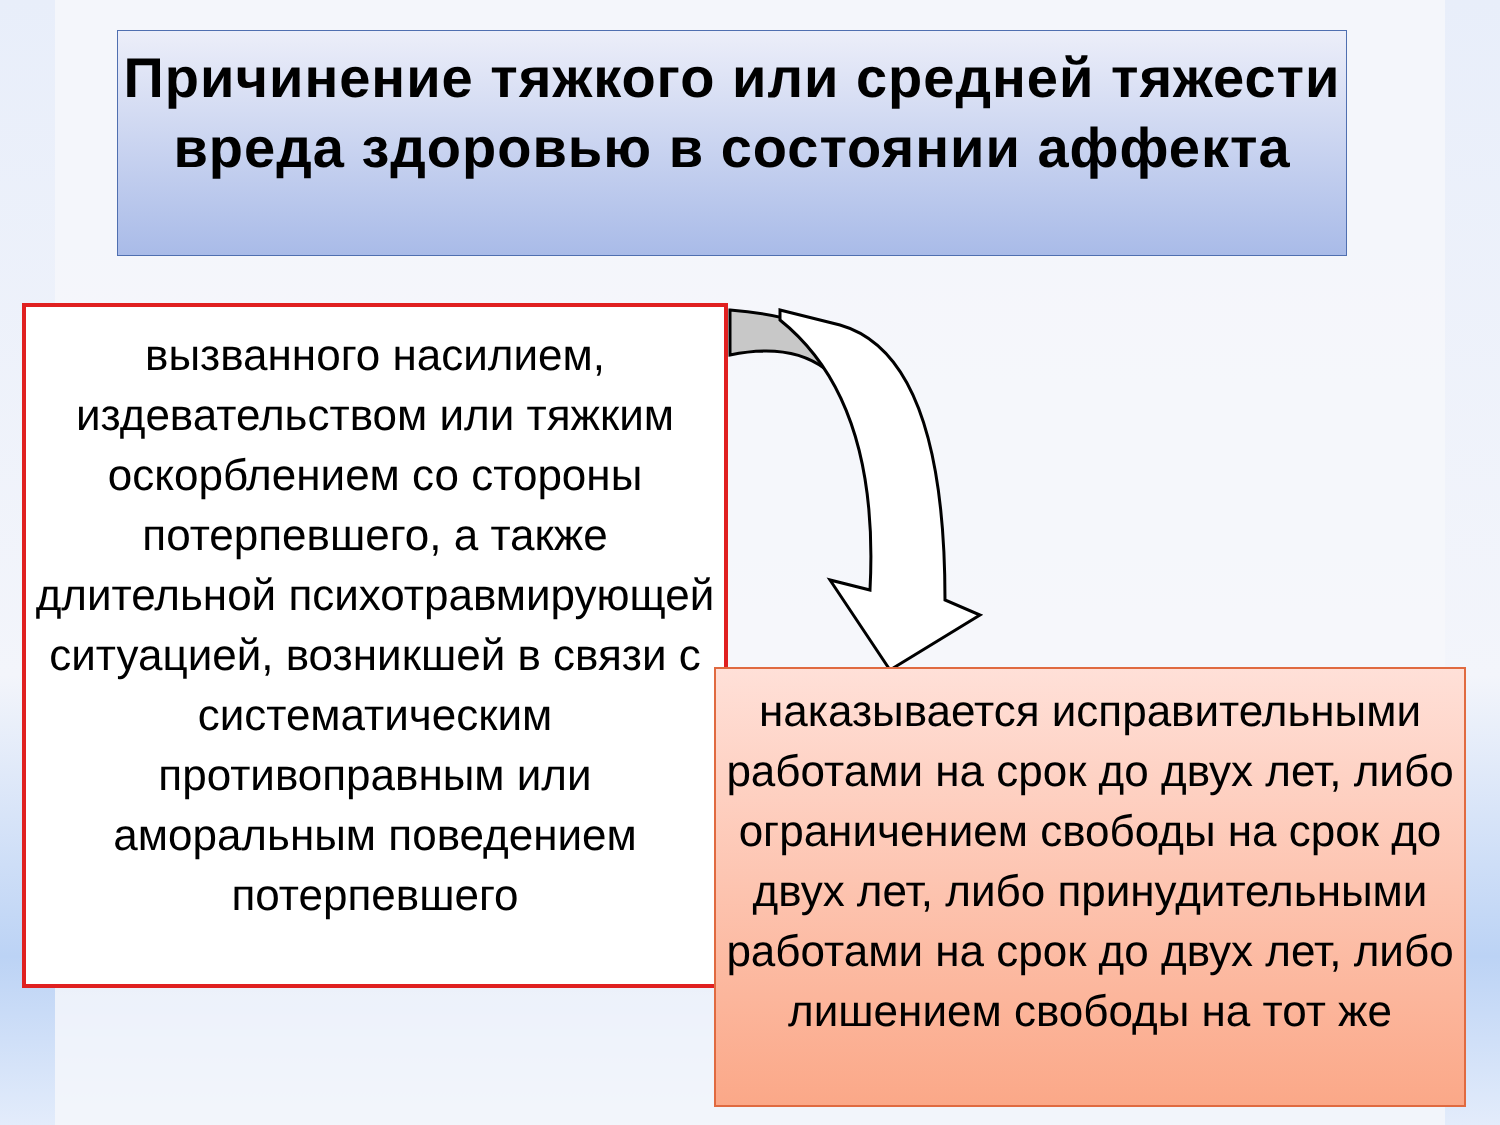Причинение тяжкого или средней тяжести вреда здоровью в состоянии аффекта
вызванного насилием, издевательством или тяжким оскорблением со стороны потерпевшего, а также длительной психотравмирующей ситуацией, возникшей в связи с систематическим противоправным или аморальным поведением потерпевшего
наказывается исправительными работами на срок до двух лет, либо ограничением свободы на срок до двух лет, либо принудительными работами на срок до двух лет, либо лишением свободы на тот же